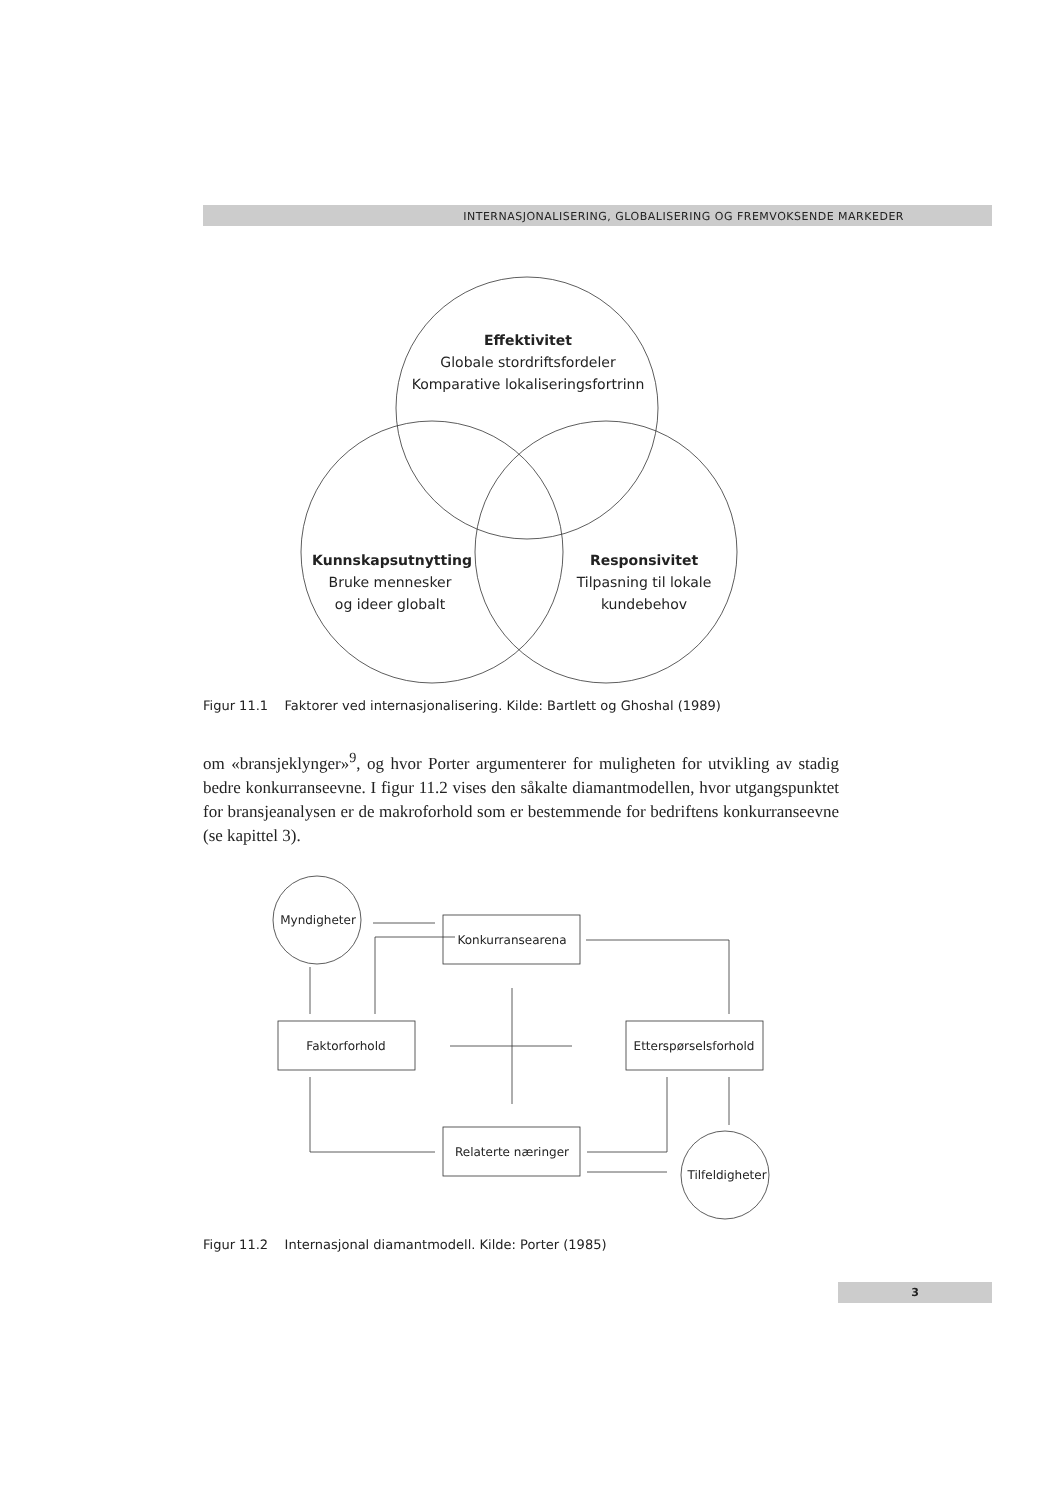INTERNASJONALISERING, GLOBALISERING OG FREMVOKSENDE MARKEDER
Effektivitet
Globale stordriftsfordeler
Komparative lokaliseringsfortrinn
Kunnskapsutnytting
Bruke mennesker
og ideer globalt
Responsivitet
Tilpasning til lokale
kundebehov
Myndigheter
Konkurransearena
Faktorforhold
Etterspørselsforhold
Relaterte næringer
Tilfeldigheter
Figur 11.1 Faktorer ved internasjonalisering. Kilde: Bartlett og Ghoshal (1989)
om «bransjeklynger»<sup>9</sup>, og hvor Porter argumenterer for muligheten for utvikling av stadig bedre konkurranseevne. I figur 11.2 vises den såkalte diamantmodellen, hvor utgangspunktet for bransjeanalysen er de makroforhold som er bestemmende for bedriftens konkurranseevne (se kapittel 3).
Figur 11.2 Internasjonal diamantmodell. Kilde: Porter (1985)
3